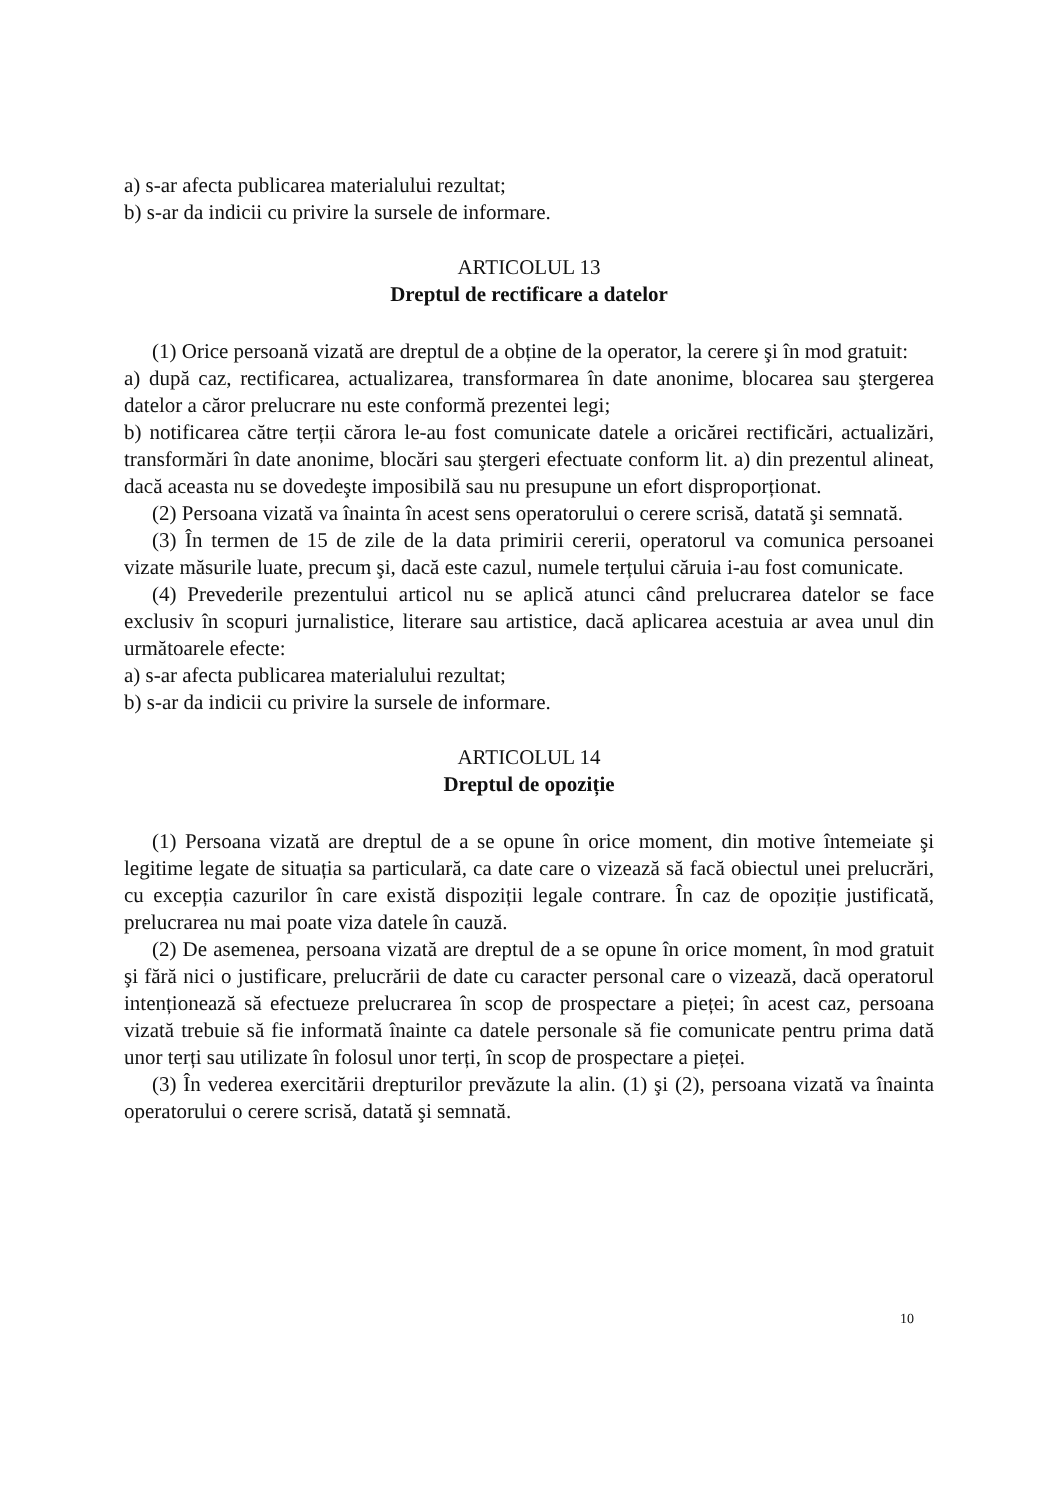a) s-ar afecta publicarea materialului rezultat;
b) s-ar da indicii cu privire la sursele de informare.
ARTICOLUL 13
Dreptul de rectificare a datelor
(1) Orice persoană vizată are dreptul de a obține de la operator, la cerere şi în mod gratuit:
a) după caz, rectificarea, actualizarea, transformarea în date anonime, blocarea sau ştergerea datelor a căror prelucrare nu este conformă prezentei legi;
b) notificarea către terții cărora le-au fost comunicate datele a oricărei rectificări, actualizări, transformări în date anonime, blocări sau ştergeri efectuate conform lit. a) din prezentul alineat, dacă aceasta nu se dovedeşte imposibilă sau nu presupune un efort disproporționat.
(2) Persoana vizată va înainta în acest sens operatorului o cerere scrisă, datată şi semnată.
(3) În termen de 15 de zile de la data primirii cererii, operatorul va comunica persoanei vizate măsurile luate, precum şi, dacă este cazul, numele terțului căruia i-au fost comunicate.
(4) Prevederile prezentului articol nu se aplică atunci când prelucrarea datelor se face exclusiv în scopuri jurnalistice, literare sau artistice, dacă aplicarea acestuia ar avea unul din următoarele efecte:
a) s-ar afecta publicarea materialului rezultat;
b) s-ar da indicii cu privire la sursele de informare.
ARTICOLUL 14
Dreptul de opoziție
(1) Persoana vizată are dreptul de a se opune în orice moment, din motive întemeiate şi legitime legate de situația sa particulară, ca date care o vizează să facă obiectul unei prelucrări, cu excepția cazurilor în care există dispoziții legale contrare. În caz de opoziție justificată, prelucrarea nu mai poate viza datele în cauză.
(2) De asemenea, persoana vizată are dreptul de a se opune în orice moment, în mod gratuit şi fără nici o justificare, prelucrării de date cu caracter personal care o vizează, dacă operatorul intenționează să efectueze prelucrarea în scop de prospectare a pieței; în acest caz, persoana vizată trebuie să fie informată înainte ca datele personale să fie comunicate pentru prima dată unor terți sau utilizate în folosul unor terți, în scop de prospectare a pieței.
(3) În vederea exercitării drepturilor prevăzute la alin. (1) şi (2), persoana vizată va înainta operatorului o cerere scrisă, datată şi semnată.
10